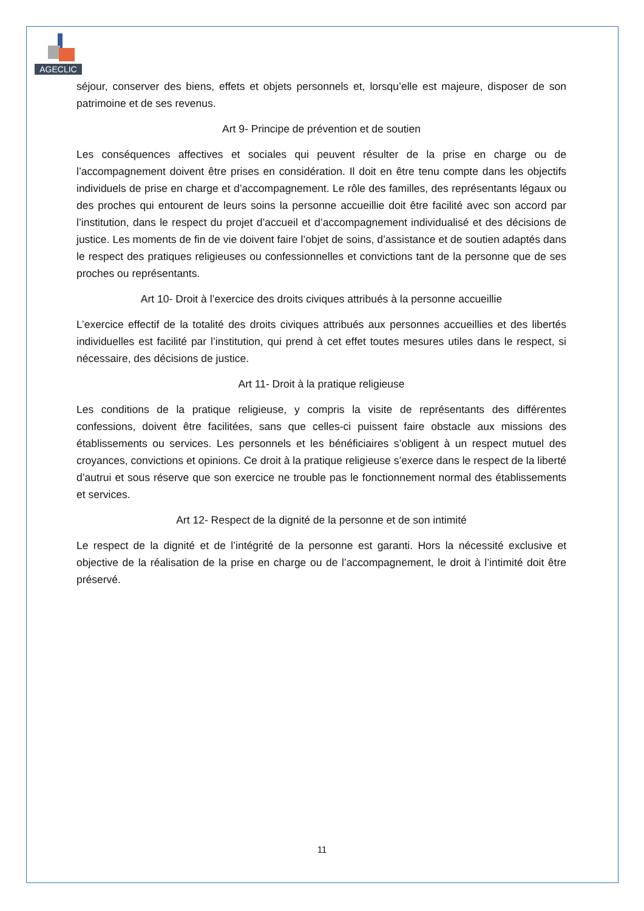AGECLIC
séjour, conserver des biens, effets et objets personnels et, lorsqu’elle est majeure, disposer de son patrimoine et de ses revenus.
Art 9- Principe de prévention et de soutien
Les conséquences affectives et sociales qui peuvent résulter de la prise en charge ou de l’accompagnement doivent être prises en considération. Il doit en être tenu compte dans les objectifs individuels de prise en charge et d’accompagnement. Le rôle des familles, des représentants légaux ou des proches qui entourent de leurs soins la personne accueillie doit être facilité avec son accord par l’institution, dans le respect du projet d’accueil et d’accompagnement individualisé et des décisions de justice. Les moments de fin de vie doivent faire l’objet de soins, d’assistance et de soutien adaptés dans le respect des pratiques religieuses ou confessionnelles et convictions tant de la personne que de ses proches ou représentants.
Art 10- Droit à l’exercice des droits civiques attribués à la personne accueillie
L’exercice effectif de la totalité des droits civiques attribués aux personnes accueillies et des libertés individuelles est facilité par l’institution, qui prend à cet effet toutes mesures utiles dans le respect, si nécessaire, des décisions de justice.
Art 11- Droit à la pratique religieuse
Les conditions de la pratique religieuse, y compris la visite de représentants des différentes confessions, doivent être facilitées, sans que celles-ci puissent faire obstacle aux missions des établissements ou services. Les personnels et les bénéficiaires s’obligent à un respect mutuel des croyances, convictions et opinions. Ce droit à la pratique religieuse s’exerce dans le respect de la liberté d’autrui et sous réserve que son exercice ne trouble pas le fonctionnement normal des établissements et services.
Art 12- Respect de la dignité de la personne et de son intimité
Le respect de la dignité et de l’intégrité de la personne est garanti. Hors la nécessité exclusive et objective de la réalisation de la prise en charge ou de l’accompagnement, le droit à l’intimité doit être préservé.
11